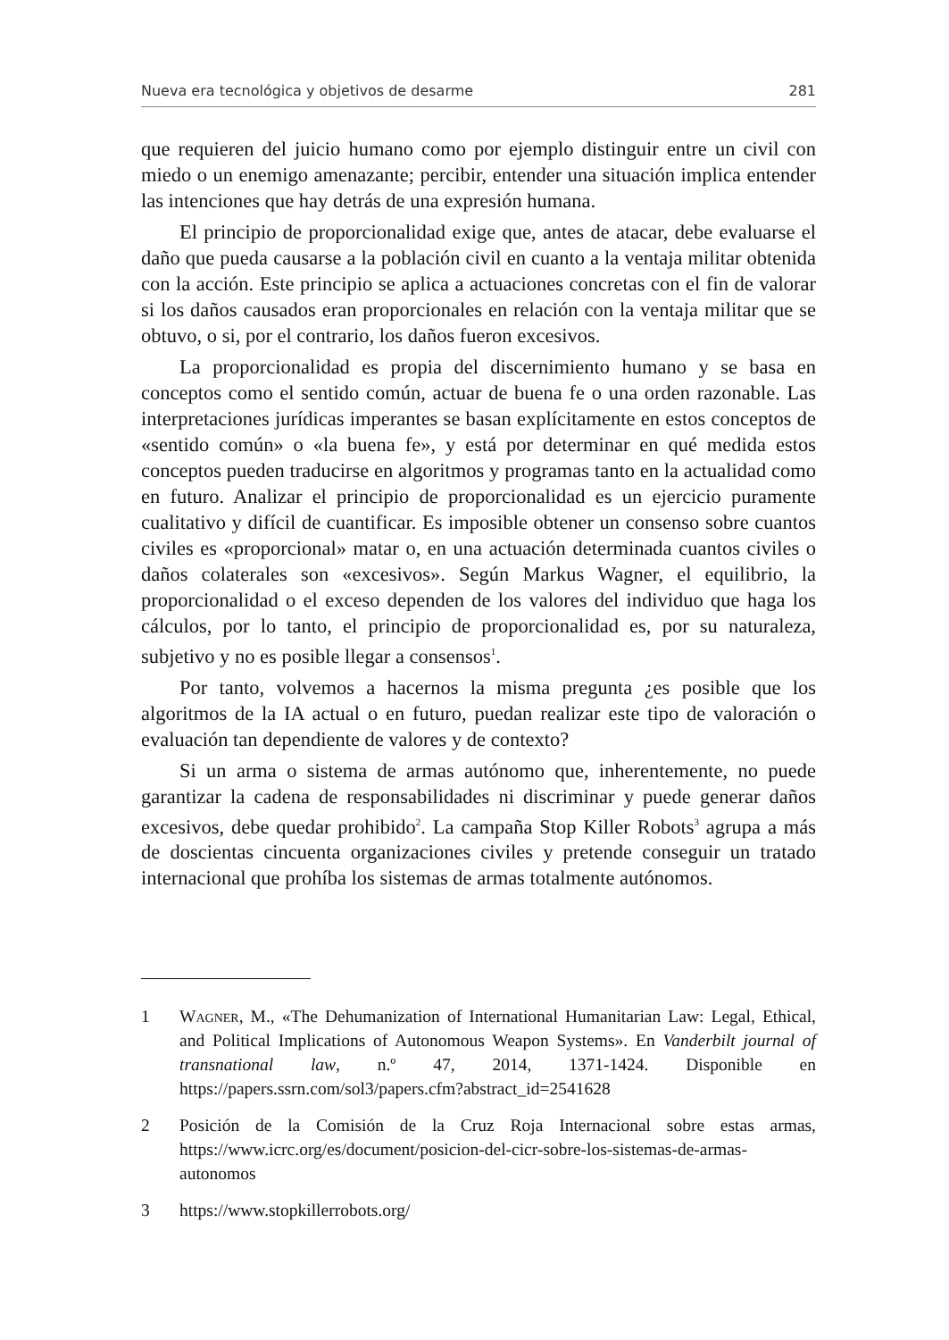Nueva era tecnológica y objetivos de desarme 281
que requieren del juicio humano como por ejemplo distinguir entre un civil con miedo o un enemigo amenazante; percibir, entender una situación implica entender las intenciones que hay detrás de una expresión humana.
El principio de proporcionalidad exige que, antes de atacar, debe evaluarse el daño que pueda causarse a la población civil en cuanto a la ventaja militar obtenida con la acción. Este principio se aplica a actuaciones concretas con el fin de valorar si los daños causados eran proporcionales en relación con la ventaja militar que se obtuvo, o si, por el contrario, los daños fueron excesivos.
La proporcionalidad es propia del discernimiento humano y se basa en conceptos como el sentido común, actuar de buena fe o una orden razonable. Las interpretaciones jurídicas imperantes se basan explícitamente en estos conceptos de «sentido común» o «la buena fe», y está por determinar en qué medida estos conceptos pueden traducirse en algoritmos y programas tanto en la actualidad como en futuro. Analizar el principio de proporcionalidad es un ejercicio puramente cualitativo y difícil de cuantificar. Es imposible obtener un consenso sobre cuantos civiles es «proporcional» matar o, en una actuación determinada cuantos civiles o daños colaterales son «excesivos». Según Markus Wagner, el equilibrio, la proporcionalidad o el exceso dependen de los valores del individuo que haga los cálculos, por lo tanto, el principio de proporcionalidad es, por su naturaleza, subjetivo y no es posible llegar a consensos<sup>1</sup>.
Por tanto, volvemos a hacernos la misma pregunta ¿es posible que los algoritmos de la IA actual o en futuro, puedan realizar este tipo de valoración o evaluación tan dependiente de valores y de contexto?
Si un arma o sistema de armas autónomo que, inherentemente, no puede garantizar la cadena de responsabilidades ni discriminar y puede generar daños excesivos, debe quedar prohibido<sup>2</sup>. La campaña Stop Killer Robots<sup>3</sup> agrupa a más de doscientas cincuenta organizaciones civiles y pretende conseguir un tratado internacional que prohíba los sistemas de armas totalmente autónomos.
1 Wagner, M., «The Dehumanization of International Humanitarian Law: Legal, Ethical, and Political Implications of Autonomous Weapon Systems». En Vanderbilt journal of transnational law, n.º 47, 2014, 1371-1424. Disponible en https://papers.ssrn.com/sol3/papers.cfm?abstract_id=2541628
2 Posición de la Comisión de la Cruz Roja Internacional sobre estas armas, https://www.icrc.org/es/document/posicion-del-cicr-sobre-los-sistemas-de-armas-autonomos
3 https://www.stopkillerrobots.org/